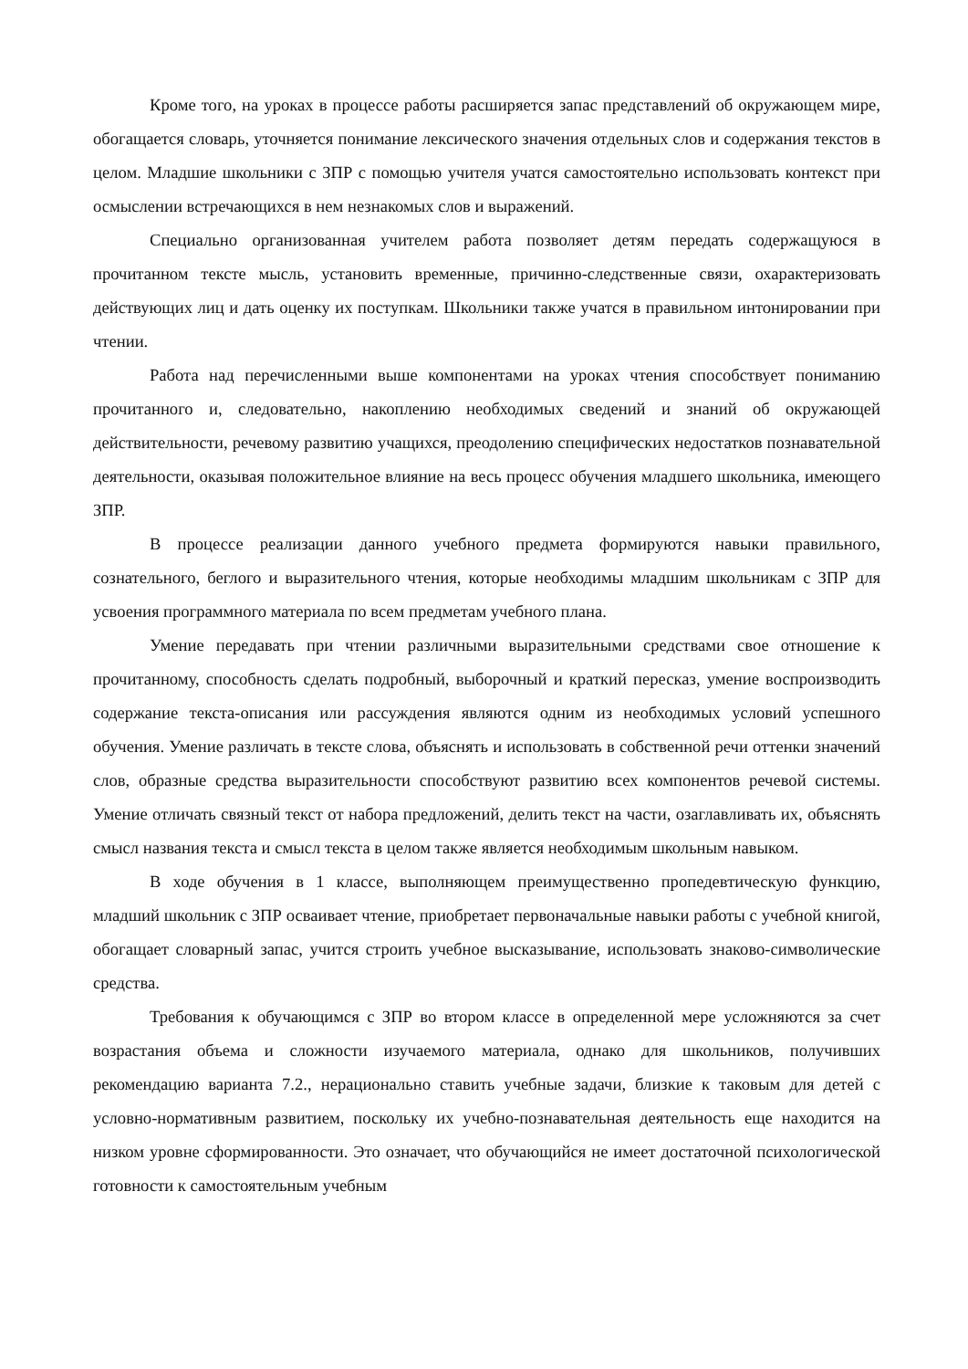Кроме того, на уроках в процессе работы расширяется запас представлений об окружающем мире, обогащается словарь, уточняется понимание лексического значения отдельных слов и содержания текстов в целом. Младшие школьники с ЗПР с помощью учителя учатся самостоятельно использовать контекст при осмыслении встречающихся в нем незнакомых слов и выражений.
Специально организованная учителем работа позволяет детям передать содержащуюся в прочитанном тексте мысль, установить временные, причинно-следственные связи, охарактеризовать действующих лиц и дать оценку их поступкам. Школьники также учатся в правильном интонировании при чтении.
Работа над перечисленными выше компонентами на уроках чтения способствует пониманию прочитанного и, следовательно, накоплению необходимых сведений и знаний об окружающей действительности, речевому развитию учащихся, преодолению специфических недостатков познавательной деятельности, оказывая положительное влияние на весь процесс обучения младшего школьника, имеющего ЗПР.
В процессе реализации данного учебного предмета формируются навыки правильного, сознательного, беглого и выразительного чтения, которые необходимы младшим школьникам с ЗПР для усвоения программного материала по всем предметам учебного плана.
Умение передавать при чтении различными выразительными средствами свое отношение к прочитанному, способность сделать подробный, выборочный и краткий пересказ, умение воспроизводить содержание текста-описания или рассуждения являются одним из необходимых условий успешного обучения. Умение различать в тексте слова, объяснять и использовать в собственной речи оттенки значений слов, образные средства выразительности способствуют развитию всех компонентов речевой системы. Умение отличать связный текст от набора предложений, делить текст на части, озаглавливать их, объяснять смысл названия текста и смысл текста в целом также является необходимым школьным навыком.
В ходе обучения в 1 классе, выполняющем преимущественно пропедевтическую функцию, младший школьник с ЗПР осваивает чтение, приобретает первоначальные навыки работы с учебной книгой, обогащает словарный запас, учится строить учебное высказывание, использовать знаково-символические средства.
Требования к обучающимся с ЗПР во втором классе в определенной мере усложняются за счет возрастания объема и сложности изучаемого материала, однако для школьников, получивших рекомендацию варианта 7.2., нерационально ставить учебные задачи, близкие к таковым для детей с условно-нормативным развитием, поскольку их учебно-познавательная деятельность еще находится на низком уровне сформированности. Это означает, что обучающийся не имеет достаточной психологической готовности к самостоятельным учебным